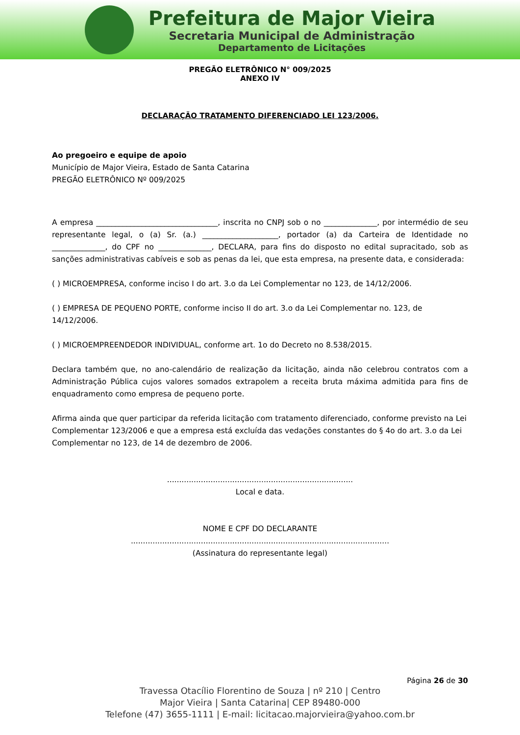Prefeitura de Major Vieira
Secretaria Municipal de Administração
Departamento de Licitações
PREGÃO ELETRÔNICO N° 009/2025
ANEXO IV
DECLARAÇÃO TRATAMENTO DIFERENCIADO LEI 123/2006.
Ao pregoeiro e equipe de apoio
Município de Major Vieira, Estado de Santa Catarina
PREGÃO ELETRÔNICO Nº 009/2025
A empresa ________________________________, inscrita no CNPJ sob o no ______________, por intermédio de seu representante legal, o (a) Sr. (a.) ____________________, portador (a) da Carteira de Identidade no ______________, do CPF no ______________, DECLARA, para fins do disposto no edital supracitado, sob as sanções administrativas cabíveis e sob as penas da lei, que esta empresa, na presente data, e considerada:
( ) MICROEMPRESA, conforme inciso I do art. 3.o da Lei Complementar no 123, de 14/12/2006.
( ) EMPRESA DE PEQUENO PORTE, conforme inciso II do art. 3.o da Lei Complementar no. 123, de 14/12/2006.
( ) MICROEMPREENDEDOR INDIVIDUAL, conforme art. 1o do Decreto no 8.538/2015.
Declara também que, no ano-calendário de realização da licitação, ainda não celebrou contratos com a Administração Pública cujos valores somados extrapolem a receita bruta máxima admitida para fins de enquadramento como empresa de pequeno porte.
Afirma ainda que quer participar da referida licitação com tratamento diferenciado, conforme previsto na Lei Complementar 123/2006 e que a empresa está excluída das vedações constantes do § 4o do art. 3.o da Lei Complementar no 123, de 14 de dezembro de 2006.
.............................................................................
Local e data.
NOME E CPF DO DECLARANTE
...........................................................................................................
(Assinatura do representante legal)
Página 26 de 30
Travessa Otacílio Florentino de Souza | nº 210 | Centro
Major Vieira | Santa Catarina| CEP 89480-000
Telefone (47) 3655-1111 | E-mail: licitacao.majorvieira@yahoo.com.br